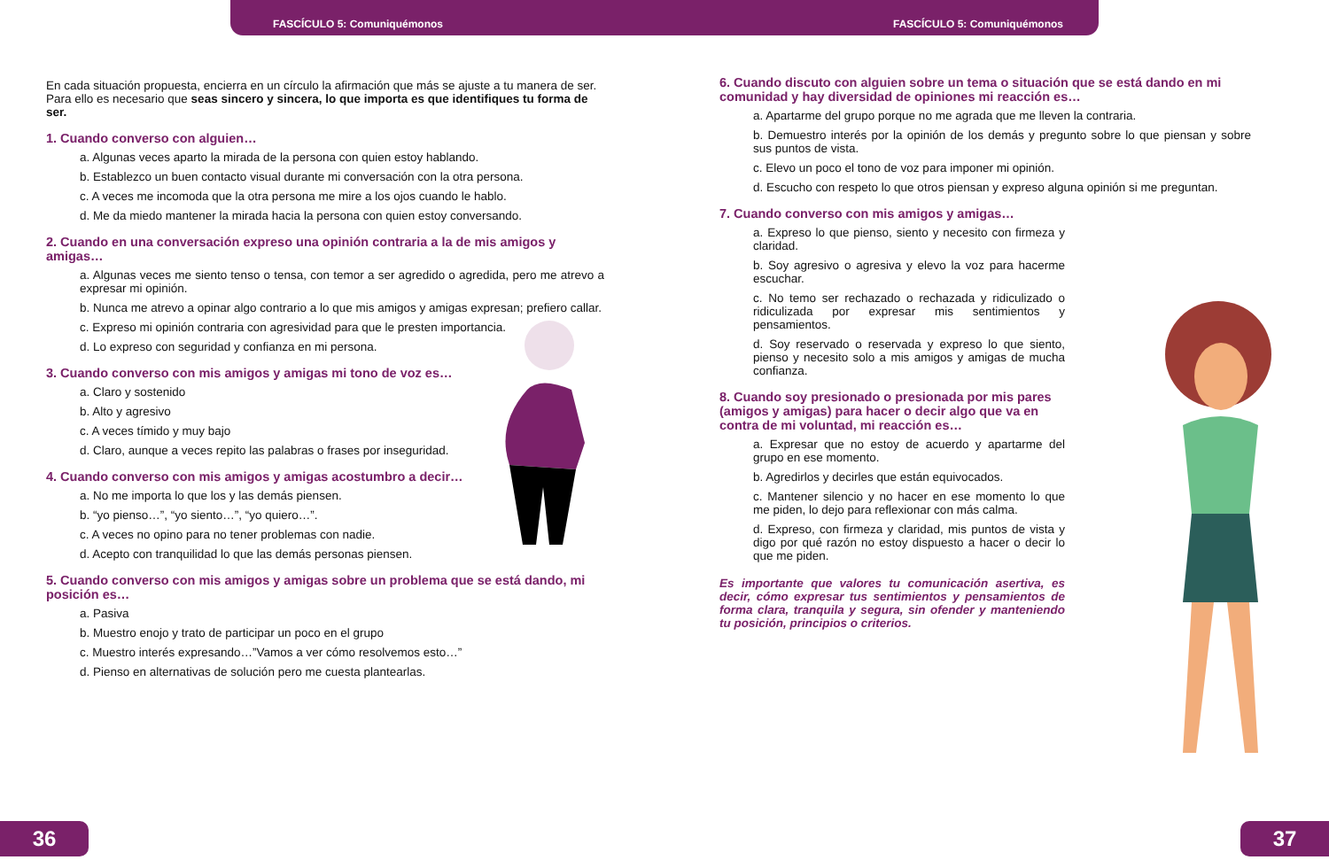FASCÍCULO 5: Comuniquémonos FASCÍCULO 5: Comuniquémonos
En cada situación propuesta, encierra en un círculo la afirmación que más se ajuste a tu manera de ser. Para ello es necesario que seas sincero y sincera, lo que importa es que identifiques tu forma de ser.
1. Cuando converso con alguien…
a. Algunas veces aparto la mirada de la persona con quien estoy hablando.
b. Establezco un buen contacto visual durante mi conversación con la otra persona.
c. A veces me incomoda que la otra persona me mire a los ojos cuando le hablo.
d. Me da miedo mantener la mirada hacia la persona con quien estoy conversando.
2. Cuando en una conversación expreso una opinión contraria a la de mis amigos y amigas…
a. Algunas veces me siento tenso o tensa, con temor a ser agredido o agredida, pero me atrevo a expresar mi opinión.
b. Nunca me atrevo a opinar algo contrario a lo que mis amigos y amigas expresan; prefiero callar.
c. Expreso mi opinión contraria con agresividad para que le presten importancia.
d. Lo expreso con seguridad y confianza en mi persona.
3. Cuando converso con mis amigos y amigas mi tono de voz es…
a. Claro y sostenido
b. Alto y agresivo
c. A veces tímido y muy bajo
d. Claro, aunque a veces repito las palabras o frases por inseguridad.
4. Cuando converso con mis amigos y amigas acostumbro a decir…
a. No me importa lo que los y las demás piensen.
b. “yo pienso…”, “yo siento…”, “yo quiero…”.
c. A veces no opino para no tener problemas con nadie.
d. Acepto con tranquilidad lo que las demás personas piensen.
5. Cuando converso con mis amigos y amigas sobre un problema que se está dando, mi posición es…
a. Pasiva
b. Muestro enojo y trato de participar un poco en el grupo
c. Muestro interés expresando…”Vamos a ver cómo resolvemos esto…”
d. Pienso en alternativas de solución pero me cuesta plantearlas.
6. Cuando discuto con alguien sobre un tema o situación que se está dando en mi comunidad y hay diversidad de opiniones mi reacción es…
a. Apartarme del grupo porque no me agrada que me lleven la contraria.
b. Demuestro interés por la opinión de los demás y pregunto sobre lo que piensan y sobre sus puntos de vista.
c. Elevo un poco el tono de voz para imponer mi opinión.
d. Escucho con respeto lo que otros piensan y expreso alguna opinión si me preguntan.
7. Cuando converso con mis amigos y amigas…
a. Expreso lo que pienso, siento y necesito con firmeza y claridad.
b. Soy agresivo o agresiva y elevo la voz para hacerme escuchar.
c. No temo ser rechazado o rechazada y ridiculizado o ridiculizada por expresar mis sentimientos y pensamientos.
d. Soy reservado o reservada y expreso lo que siento, pienso y necesito solo a mis amigos y amigas de mucha confianza.
8. Cuando soy presionado o presionada por mis pares (amigos y amigas) para hacer o decir algo que va en contra de mi voluntad, mi reacción es…
a. Expresar que no estoy de acuerdo y apartarme del grupo en ese momento.
b. Agredirlos y decirles que están equivocados.
c. Mantener silencio y no hacer en ese momento lo que me piden, lo dejo para reflexionar con más calma.
d. Expreso, con firmeza y claridad, mis puntos de vista y digo por qué razón no estoy dispuesto a hacer o decir lo que me piden.
Es importante que valores tu comunicación asertiva, es decir, cómo expresar tus sentimientos y pensamientos de forma clara, tranquila y segura, sin ofender y manteniendo tu posición, principios o criterios.
36 37